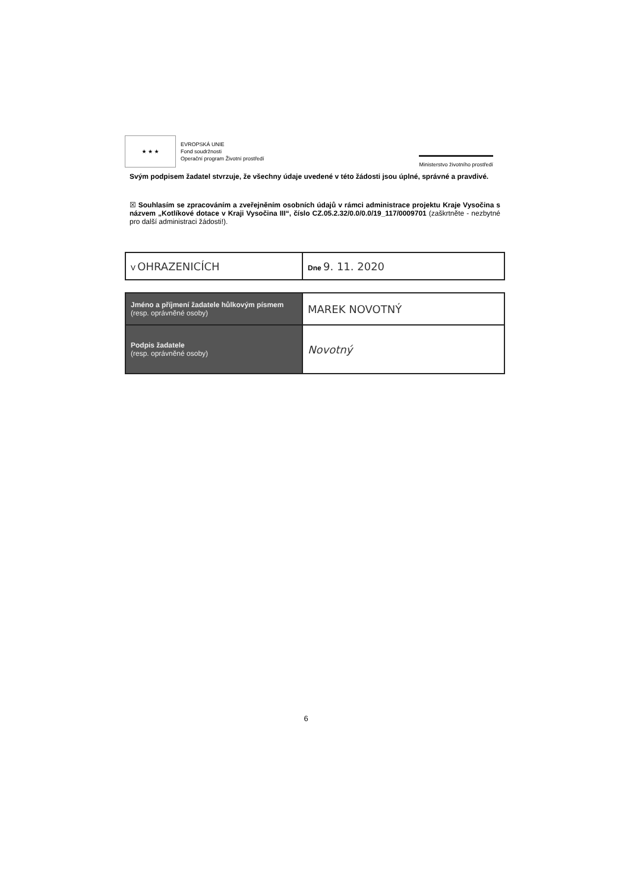★ ★ ★
EVROPSKÁ UNIE
Fond soudržnosti
Operační program Životní prostředí
Ministerstvo životního prostředí
Svým podpisem žadatel stvrzuje, že všechny údaje uvedené v této žádosti jsou úplné, správné a pravdivé.
☒ Souhlasím se zpracováním a zveřejněním osobních údajů v rámci administrace projektu Kraje Vysočina s názvem „Kotlíkové dotace v Kraji Vysočina III“, číslo CZ.05.2.32/0.0/0.0/19_117/0009701 (zaškrtněte - nezbytné pro další administraci žádosti!).
| V OHRAZENICÍCH | Dne 9. 11. 2020 |
| Jméno a příjmení žadatele hůlkovým písmem (resp. oprávněné osoby) | MAREK NOVOTNÝ |
| Podpis žadatele (resp. oprávněné osoby) | Novotný |
6